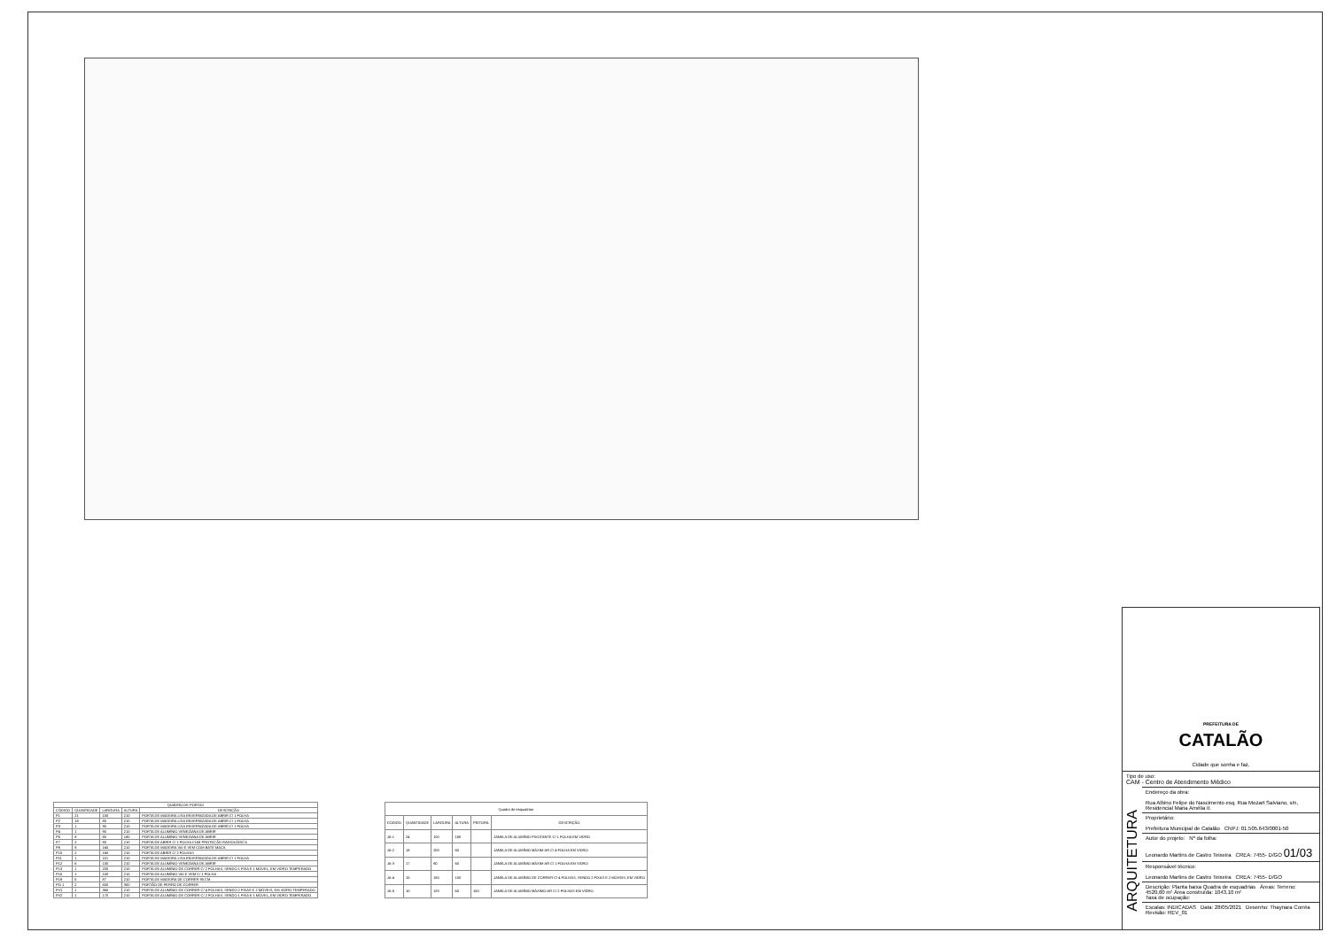| QUADRO DE PORTAS | | | | |
| --- | --- | --- | --- | --- |
| CÓDIGO | QUANTIDADE | LARGURA | ALTURA | DESCRIÇÃO |
| P1 | 21 | 100 | 210 | PORTA DE MADEIRA LISA ENVERNIZADA DE ABRIR C/ 1 FOLHA |
| P2 | 18 | 80 | 210 | PORTA DE MADEIRA LISA ENVERNIZADA DE ABRIR C/ 1 FOLHA |
| P3 | 1 | 90 | 210 | PORTA DE MADEIRA LISA ENVERNIZADA DE ABRIR C/ 1 FOLHA |
| P4 | 1 | 90 | 210 | PORTA DE ALUMÍNIO VENEZIANA DE ABRIR |
| P5 | 8 | 80 | 180 | PORTA DE ALUMÍNIO VENEZIANA DE ABRIR |
| P7 | 2 | 90 | 210 | PORTA DE ABRIR C/ 1 FOLHA COM PROTEÇÃO RADIOLÓGICA |
| P8 | 8 | 165 | 210 | PORTA DE MADEIRA VAI E VEM COM BATE MACA |
| P10 | 2 | 160 | 210 | PORTA DE ABRIR C/ 2 FOLHAS |
| P11 | 1 | 110 | 210 | PORTA DE MADEIRA LISA ENVERNIZADA DE ABRIR C/ 1 FOLHA |
| P12 | 6 | 100 | 210 | PORTA DE ALUMÍNIO VENEZIANA DE ABRIR |
| P13 | 1 | 200 | 210 | PORTA DE ALUMÍNIO DE CORRER C/ 2 FOLHAS, SENDO 1 FIXA E 1 MÓVEL, EM VIDRO TEMPERADO |
| P15 | 1 | 100 | 210 | PORTA DE ALUMÍNIO VAI E VEM C/ 1 FOLHA |
| P19 | 5 | 87 | 210 | PORTA DE MADEIRA DE CORRER 90 CM |
| PO 1 | 2 | 600 | 300 | PORTÃO DE FERRO DE CORRER |
| PV1 | 1 | 365 | 210 | PORTA DE ALUMÍNIO DE CORRER C/ 4 FOLHAS, SENDO 2 FIXAS E 2 MÓVEIS, EM VIDRO TEMPERADO |
| PV2 | 1 | 170 | 210 | PORTA DE ALUMÍNIO DE CORRER C/ 2 FOLHAS, SENDO 1 FIXA E 1 MÓVEL, EM VIDRO TEMPERADO |
| Quadro de esquadrias | | | | | |
| --- | --- | --- | --- | --- | --- |
| CÓDIGO | QUANTIDADE | LARGURA | ALTURA | PEITORIL | DESCRIÇÃO |
| JA-1 | 24 | 100 | 180 | | JANELA DE ALUMÍNIO PIVOTANTE C/ 1 FOLHA EM VIDRO |
| JA-2 | 18 | 200 | 60 | | JANELA DE ALUMÍNIO MÁXIM-AR C/ 4 FOLHA EM VIDRO |
| JA-3 | 17 | 80 | 60 | | JANELA DE ALUMÍNIO MÁXIM-AR C/ 1 FOLHA EM VIDRO |
| JA-4 | 15 | 150 | 100 | | JANELA DE ALUMÍNIO DE CORRER C/ 4 FOLHAS, SENDO 2 FIXAS E 2 MÓVEIS, EM VIDRO |
| JA-5 | 10 | 120 | 60 | 150 | JANELA DE ALUMÍNIO MÁXIMO-AR C/ 2 FOLHAS EM VIDRO |
PREFEITURA DE
CATALÃO
Cidade que sonha e faz.
ARQUITETURA
Tipo de uso:
CAM - Centro de Atendimento Médico
Endereço da obra:
Rua Albino Felipe do Nascimento esq. Rua Mozart Salviano, s/n, Residencial Maria Amélia II.
Proprietário:
Prefeitura Municipal de Catalão CNPJ: 01.505.643/0001-50
Autor do projeto: Nº da folha:
Leonardo Martins de Castro Teixeira CREA: 7455- D/GO 01/03
Responsável técnico:
Leonardo Martins de Castro Teixeira CREA: 7455- D/GO
Descrição: Planta baixa Quadra de esquadrias Áreas: Terreno: 4520,60 m² Área construída: 1043,10 m²
Taxa de ocupação:
Escalas: INDICADAS Data: 28/05/2021 Desenho: Thaynara Corrêa Revisão: REV_01